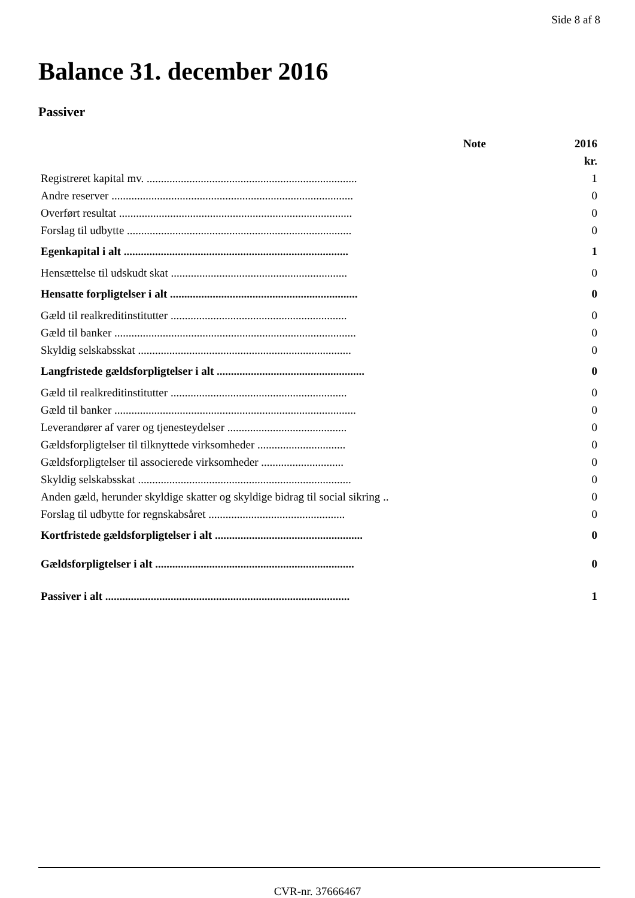Side 8 af 8
Balance 31. december 2016
Passiver
| | Note | 2016 |
| --- | --- | --- |
| | | kr. |
| Registreret kapital mv. .......................................................................... | | 1 |
| Andre reserver ..................................................................................... | | 0 |
| Overført resultat .................................................................................. | | 0 |
| Forslag til udbytte ............................................................................... | | 0 |
| Egenkapital i alt ............................................................................... | | 1 |
| Hensættelse til udskudt skat .............................................................. | | 0 |
| Hensatte forpligtelser i alt .................................................................. | | 0 |
| Gæld til realkreditinstitutter .............................................................. | | 0 |
| Gæld til banker ..................................................................................... | | 0 |
| Skyldig selskabsskat ........................................................................... | | 0 |
| Langfristede gældsforpligtelser i alt .................................................... | | 0 |
| Gæld til realkreditinstitutter .............................................................. | | 0 |
| Gæld til banker ..................................................................................... | | 0 |
| Leverandører af varer og tjenesteydelser .......................................... | | 0 |
| Gældsforpligtelser til tilknyttede virksomheder ............................... | | 0 |
| Gældsforpligtelser til associerede virksomheder ............................. | | 0 |
| Skyldig selskabsskat ........................................................................... | | 0 |
| Anden gæld, herunder skyldige skatter og skyldige bidrag til social sikring .. | | 0 |
| Forslag til udbytte for regnskabsåret ................................................ | | 0 |
| Kortfristede gældsforpligtelser i alt .................................................... | | 0 |
| Gældsforpligtelser i alt ...................................................................... | | 0 |
| Passiver i alt ...................................................................................... | | 1 |
CVR-nr. 37666467